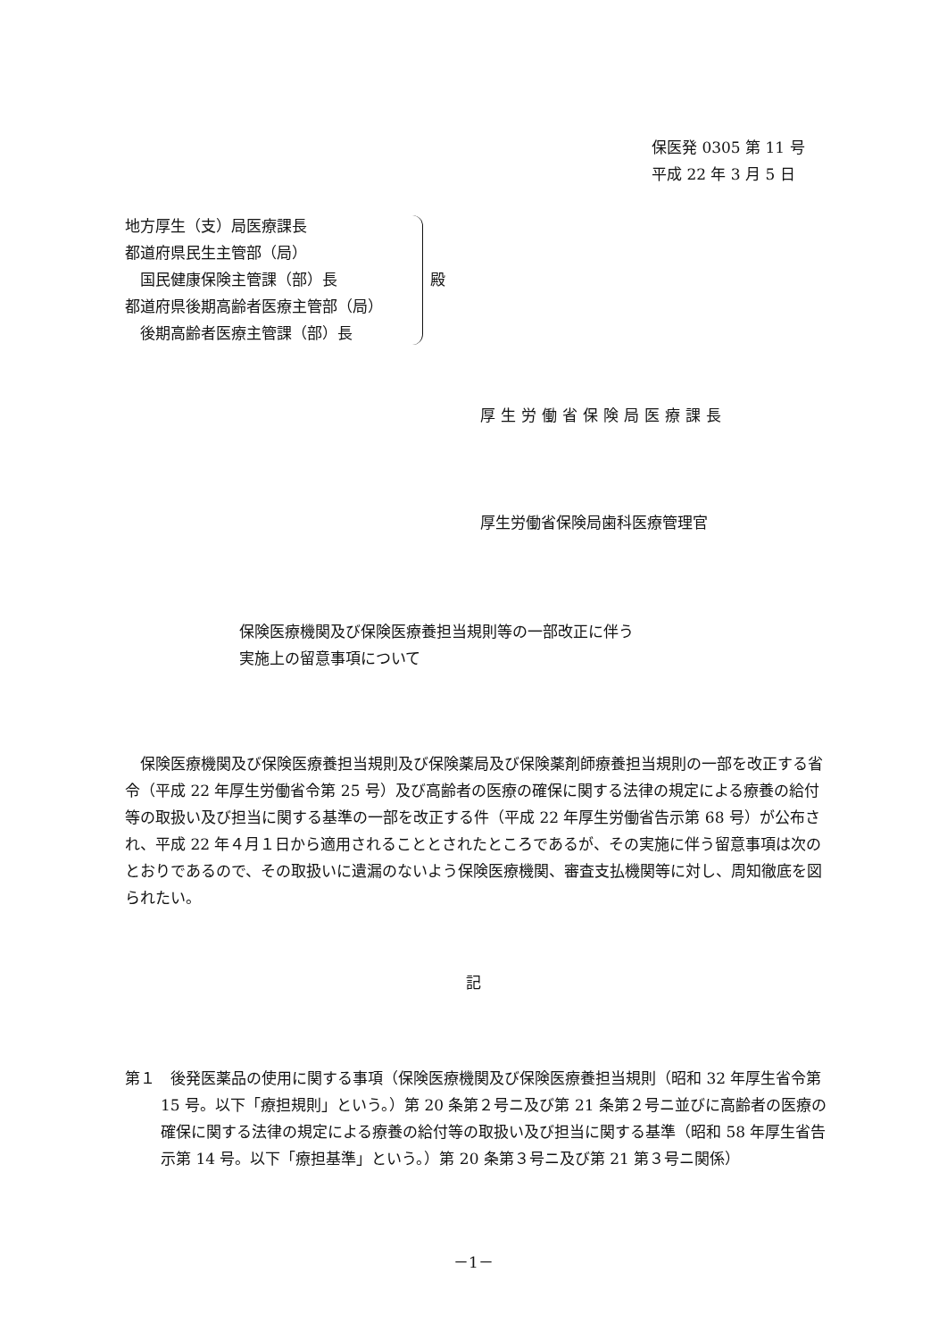保医発 0305 第 11 号
平成 22 年 3 月 5 日
地方厚生（支）局医療課長
都道府県民生主管部（局）
　国民健康保険主管課（部）長
都道府県後期高齢者医療主管部（局）
　後期高齢者医療主管課（部）長
殿
厚生労働省保険局医療課長
厚生労働省保険局歯科医療管理官
保険医療機関及び保険医療養担当規則等の一部改正に伴う
実施上の留意事項について
　保険医療機関及び保険医療養担当規則及び保険薬局及び保険薬剤師療養担当規則の一部を改正する省令（平成 22 年厚生労働省令第 25 号）及び高齢者の医療の確保に関する法律の規定による療養の給付等の取扱い及び担当に関する基準の一部を改正する件（平成 22 年厚生労働省告示第 68 号）が公布され、平成 22 年４月１日から適用されることとされたところであるが、その実施に伴う留意事項は次のとおりであるので、その取扱いに遺漏のないよう保険医療機関、審査支払機関等に対し、周知徹底を図られたい。
記
第１　後発医薬品の使用に関する事項（保険医療機関及び保険医療養担当規則（昭和 32 年厚生省令第 15 号。以下「療担規則」という。）第 20 条第２号ニ及び第 21 条第２号ニ並びに高齢者の医療の確保に関する法律の規定による療養の給付等の取扱い及び担当に関する基準（昭和 58 年厚生省告示第 14 号。以下「療担基準」という。）第 20 条第３号ニ及び第 21 第３号ニ関係）
－1－